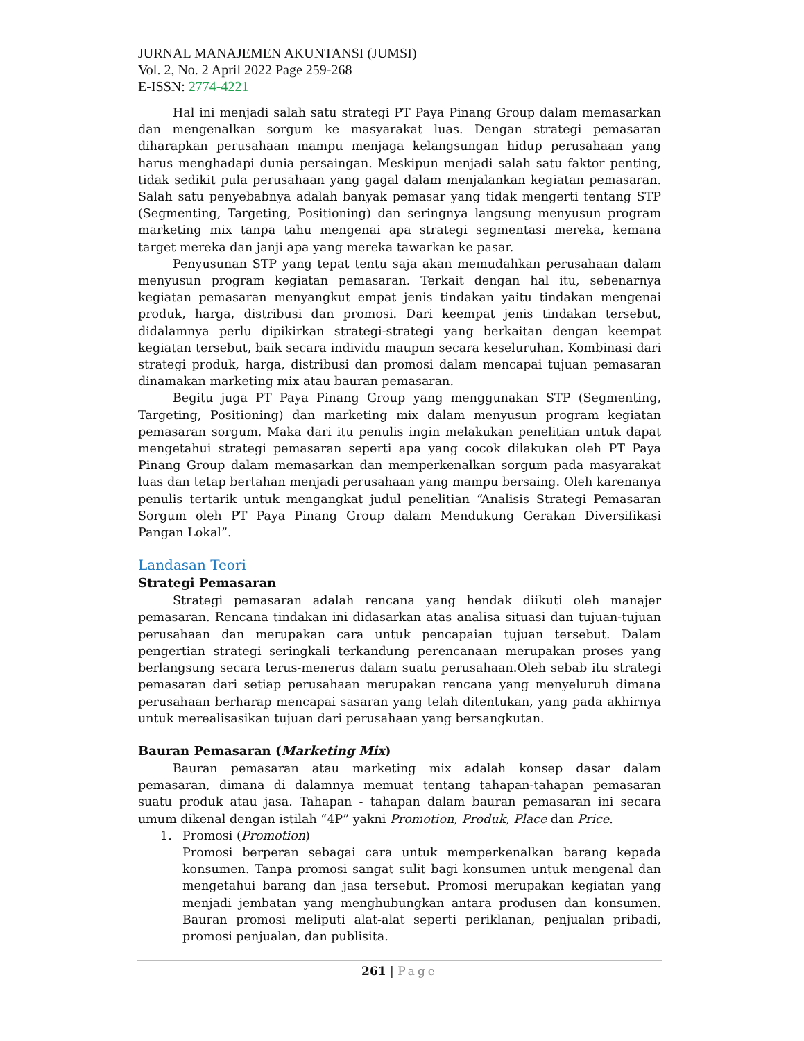JURNAL MANAJEMEN AKUNTANSI (JUMSI)
Vol. 2, No. 2 April 2022 Page 259-268
E-ISSN: 2774-4221
Hal ini menjadi salah satu strategi PT Paya Pinang Group dalam memasarkan dan mengenalkan sorgum ke masyarakat luas. Dengan strategi pemasaran diharapkan perusahaan mampu menjaga kelangsungan hidup perusahaan yang harus menghadapi dunia persaingan. Meskipun menjadi salah satu faktor penting, tidak sedikit pula perusahaan yang gagal dalam menjalankan kegiatan pemasaran. Salah satu penyebabnya adalah banyak pemasar yang tidak mengerti tentang STP (Segmenting, Targeting, Positioning) dan seringnya langsung menyusun program marketing mix tanpa tahu mengenai apa strategi segmentasi mereka, kemana target mereka dan janji apa yang mereka tawarkan ke pasar.
Penyusunan STP yang tepat tentu saja akan memudahkan perusahaan dalam menyusun program kegiatan pemasaran. Terkait dengan hal itu, sebenarnya kegiatan pemasaran menyangkut empat jenis tindakan yaitu tindakan mengenai produk, harga, distribusi dan promosi. Dari keempat jenis tindakan tersebut, didalamnya perlu dipikirkan strategi-strategi yang berkaitan dengan keempat kegiatan tersebut, baik secara individu maupun secara keseluruhan. Kombinasi dari strategi produk, harga, distribusi dan promosi dalam mencapai tujuan pemasaran dinamakan marketing mix atau bauran pemasaran.
Begitu juga PT Paya Pinang Group yang menggunakan STP (Segmenting, Targeting, Positioning) dan marketing mix dalam menyusun program kegiatan pemasaran sorgum. Maka dari itu penulis ingin melakukan penelitian untuk dapat mengetahui strategi pemasaran seperti apa yang cocok dilakukan oleh PT Paya Pinang Group dalam memasarkan dan memperkenalkan sorgum pada masyarakat luas dan tetap bertahan menjadi perusahaan yang mampu bersaing. Oleh karenanya penulis tertarik untuk mengangkat judul penelitian “Analisis Strategi Pemasaran Sorgum oleh PT Paya Pinang Group dalam Mendukung Gerakan Diversifikasi Pangan Lokal”.
Landasan Teori
Strategi Pemasaran
Strategi pemasaran adalah rencana yang hendak diikuti oleh manajer pemasaran. Rencana tindakan ini didasarkan atas analisa situasi dan tujuan-tujuan perusahaan dan merupakan cara untuk pencapaian tujuan tersebut. Dalam pengertian strategi seringkali terkandung perencanaan merupakan proses yang berlangsung secara terus-menerus dalam suatu perusahaan.Oleh sebab itu strategi pemasaran dari setiap perusahaan merupakan rencana yang menyeluruh dimana perusahaan berharap mencapai sasaran yang telah ditentukan, yang pada akhirnya untuk merealisasikan tujuan dari perusahaan yang bersangkutan.
Bauran Pemasaran (Marketing Mix)
Bauran pemasaran atau marketing mix adalah konsep dasar dalam pemasaran, dimana di dalamnya memuat tentang tahapan-tahapan pemasaran suatu produk atau jasa. Tahapan - tahapan dalam bauran pemasaran ini secara umum dikenal dengan istilah “4P” yakni Promotion, Produk, Place dan Price.
1. Promosi (Promotion)
Promosi berperan sebagai cara untuk memperkenalkan barang kepada konsumen. Tanpa promosi sangat sulit bagi konsumen untuk mengenal dan mengetahui barang dan jasa tersebut. Promosi merupakan kegiatan yang menjadi jembatan yang menghubungkan antara produsen dan konsumen. Bauran promosi meliputi alat-alat seperti periklanan, penjualan pribadi, promosi penjualan, dan publisita.
261 | Page